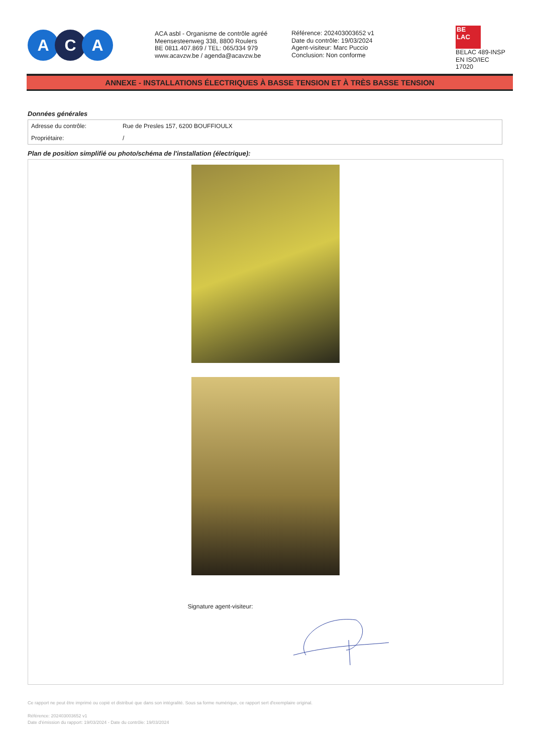A C A
ACA asbl - Organisme de contrôle agréé
Meensesteenweg 338, 8800 Roulers
BE 0811.407.869 / TEL: 065/334 979
www.acavzw.be / agenda@acavzw.be
Référence: 202403003652 v1
Date du contrôle: 19/03/2024
Agent-visiteur: Marc Puccio
Conclusion: Non conforme
BE
LAC
BELAC 489-INSP
EN ISO/IEC 17020
ANNEXE - INSTALLATIONS ÉLECTRIQUES À BASSE TENSION ET À TRÈS BASSE TENSION
Données générales
| Adresse du contrôle: | Rue de Presles 157, 6200 BOUFFIOULX |
| Propriétaire: | / |
Plan de position simplifié ou photo/schéma de l'installation (électrique):
Signature agent-visiteur:
Ce rapport ne peut être imprimé ou copié et distribué que dans son intégralité. Sous sa forme numérique, ce rapport sert d'exemplaire original.
Référence: 202403003652 v1
Date d'émission du rapport: 19/03/2024 - Date du contrôle: 19/03/2024